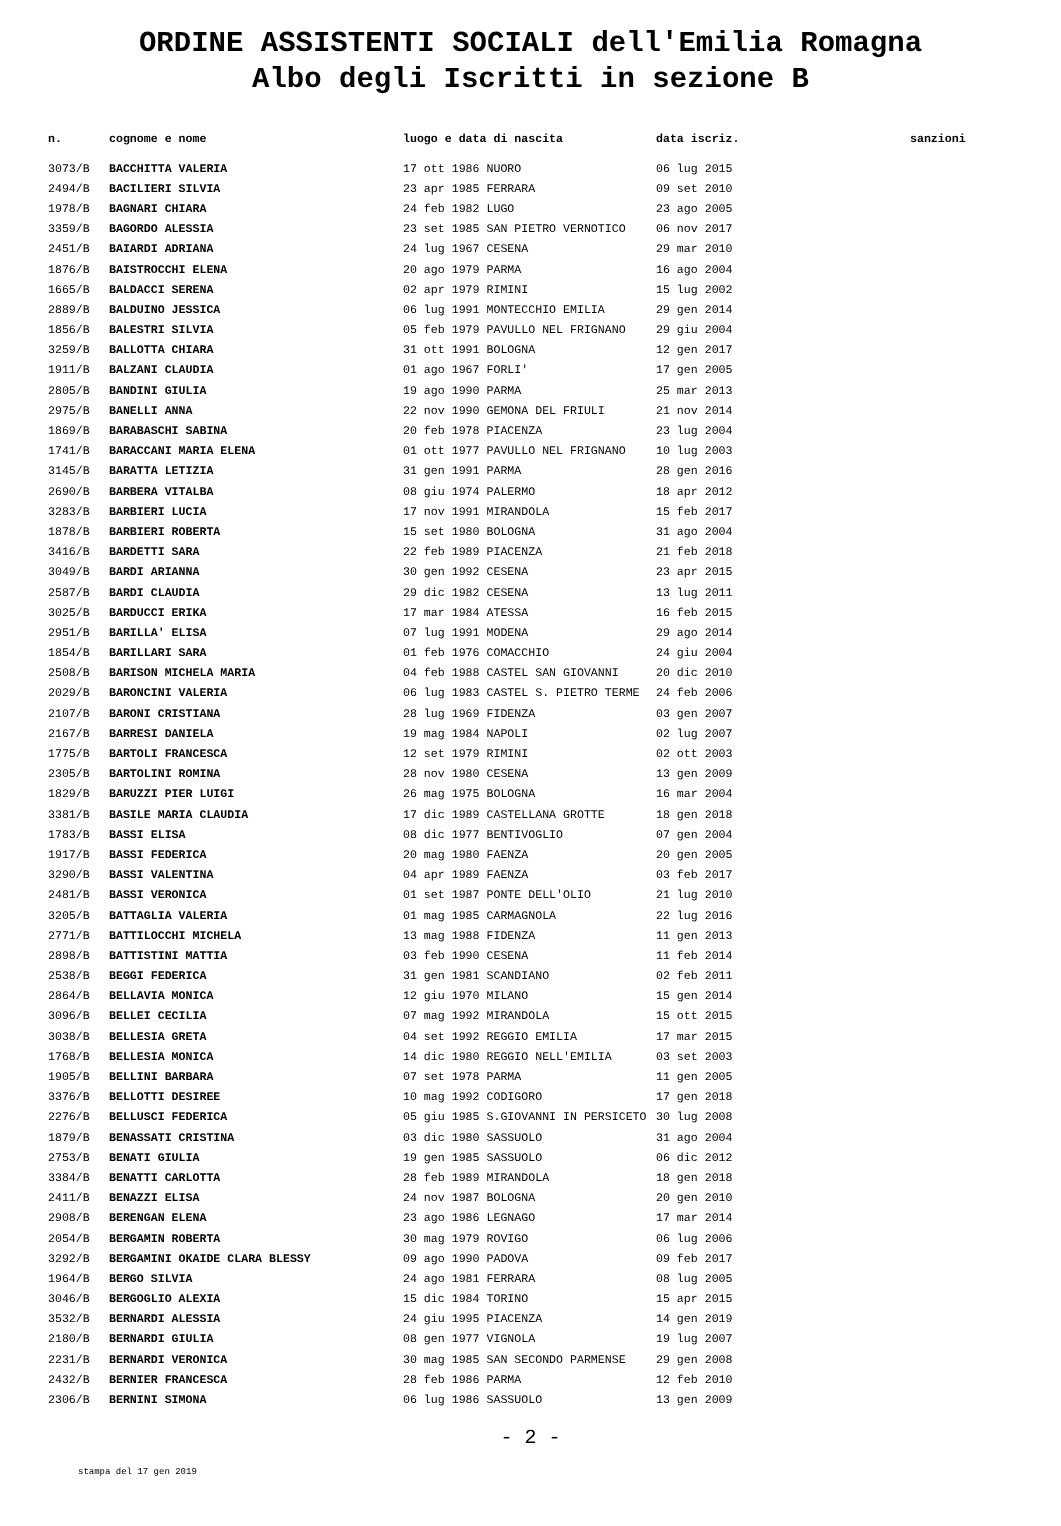ORDINE ASSISTENTI SOCIALI dell'Emilia Romagna
Albo degli Iscritti in sezione B
| n. | cognome e nome | luogo e data di nascita | data iscriz. | sanzioni |
| --- | --- | --- | --- | --- |
| 3073/B | BACCHITTA VALERIA | 17 ott 1986 NUORO | 06 lug 2015 | |
| 2494/B | BACILIERI SILVIA | 23 apr 1985 FERRARA | 09 set 2010 | |
| 1978/B | BAGNARI CHIARA | 24 feb 1982 LUGO | 23 ago 2005 | |
| 3359/B | BAGORDO ALESSIA | 23 set 1985 SAN PIETRO VERNOTICO | 06 nov 2017 | |
| 2451/B | BAIARDI ADRIANA | 24 lug 1967 CESENA | 29 mar 2010 | |
| 1876/B | BAISTROCCHI ELENA | 20 ago 1979 PARMA | 16 ago 2004 | |
| 1665/B | BALDACCI SERENA | 02 apr 1979 RIMINI | 15 lug 2002 | |
| 2889/B | BALDUINO JESSICA | 06 lug 1991 MONTECCHIO EMILIA | 29 gen 2014 | |
| 1856/B | BALESTRI SILVIA | 05 feb 1979 PAVULLO NEL FRIGNANO | 29 giu 2004 | |
| 3259/B | BALLOTTA CHIARA | 31 ott 1991 BOLOGNA | 12 gen 2017 | |
| 1911/B | BALZANI CLAUDIA | 01 ago 1967 FORLI' | 17 gen 2005 | |
| 2805/B | BANDINI GIULIA | 19 ago 1990 PARMA | 25 mar 2013 | |
| 2975/B | BANELLI ANNA | 22 nov 1990 GEMONA DEL FRIULI | 21 nov 2014 | |
| 1869/B | BARABASCHI SABINA | 20 feb 1978 PIACENZA | 23 lug 2004 | |
| 1741/B | BARACCANI MARIA ELENA | 01 ott 1977 PAVULLO NEL FRIGNANO | 10 lug 2003 | |
| 3145/B | BARATTA LETIZIA | 31 gen 1991 PARMA | 28 gen 2016 | |
| 2690/B | BARBERA VITALBA | 08 giu 1974 PALERMO | 18 apr 2012 | |
| 3283/B | BARBIERI LUCIA | 17 nov 1991 MIRANDOLA | 15 feb 2017 | |
| 1878/B | BARBIERI ROBERTA | 15 set 1980 BOLOGNA | 31 ago 2004 | |
| 3416/B | BARDETTI SARA | 22 feb 1989 PIACENZA | 21 feb 2018 | |
| 3049/B | BARDI ARIANNA | 30 gen 1992 CESENA | 23 apr 2015 | |
| 2587/B | BARDI CLAUDIA | 29 dic 1982 CESENA | 13 lug 2011 | |
| 3025/B | BARDUCCI ERIKA | 17 mar 1984 ATESSA | 16 feb 2015 | |
| 2951/B | BARILLA' ELISA | 07 lug 1991 MODENA | 29 ago 2014 | |
| 1854/B | BARILLARI SARA | 01 feb 1976 COMACCHIO | 24 giu 2004 | |
| 2508/B | BARISON MICHELA MARIA | 04 feb 1988 CASTEL SAN GIOVANNI | 20 dic 2010 | |
| 2029/B | BARONCINI VALERIA | 06 lug 1983 CASTEL S. PIETRO TERME | 24 feb 2006 | |
| 2107/B | BARONI CRISTIANA | 28 lug 1969 FIDENZA | 03 gen 2007 | |
| 2167/B | BARRESI DANIELA | 19 mag 1984 NAPOLI | 02 lug 2007 | |
| 1775/B | BARTOLI FRANCESCA | 12 set 1979 RIMINI | 02 ott 2003 | |
| 2305/B | BARTOLINI ROMINA | 28 nov 1980 CESENA | 13 gen 2009 | |
| 1829/B | BARUZZI PIER LUIGI | 26 mag 1975 BOLOGNA | 16 mar 2004 | |
| 3381/B | BASILE MARIA CLAUDIA | 17 dic 1989 CASTELLANA GROTTE | 18 gen 2018 | |
| 1783/B | BASSI ELISA | 08 dic 1977 BENTIVOGLIO | 07 gen 2004 | |
| 1917/B | BASSI FEDERICA | 20 mag 1980 FAENZA | 20 gen 2005 | |
| 3290/B | BASSI VALENTINA | 04 apr 1989 FAENZA | 03 feb 2017 | |
| 2481/B | BASSI VERONICA | 01 set 1987 PONTE DELL'OLIO | 21 lug 2010 | |
| 3205/B | BATTAGLIA VALERIA | 01 mag 1985 CARMAGNOLA | 22 lug 2016 | |
| 2771/B | BATTILOCCHI MICHELA | 13 mag 1988 FIDENZA | 11 gen 2013 | |
| 2898/B | BATTISTINI MATTIA | 03 feb 1990 CESENA | 11 feb 2014 | |
| 2538/B | BEGGI FEDERICA | 31 gen 1981 SCANDIANO | 02 feb 2011 | |
| 2864/B | BELLAVIA MONICA | 12 giu 1970 MILANO | 15 gen 2014 | |
| 3096/B | BELLEI CECILIA | 07 mag 1992 MIRANDOLA | 15 ott 2015 | |
| 3038/B | BELLESIA GRETA | 04 set 1992 REGGIO EMILIA | 17 mar 2015 | |
| 1768/B | BELLESIA MONICA | 14 dic 1980 REGGIO NELL'EMILIA | 03 set 2003 | |
| 1905/B | BELLINI BARBARA | 07 set 1978 PARMA | 11 gen 2005 | |
| 3376/B | BELLOTTI DESIREE | 10 mag 1992 CODIGORO | 17 gen 2018 | |
| 2276/B | BELLUSCI FEDERICA | 05 giu 1985 S.GIOVANNI IN PERSICETO | 30 lug 2008 | |
| 1879/B | BENASSATI CRISTINA | 03 dic 1980 SASSUOLO | 31 ago 2004 | |
| 2753/B | BENATI GIULIA | 19 gen 1985 SASSUOLO | 06 dic 2012 | |
| 3384/B | BENATTI CARLOTTA | 28 feb 1989 MIRANDOLA | 18 gen 2018 | |
| 2411/B | BENAZZI ELISA | 24 nov 1987 BOLOGNA | 20 gen 2010 | |
| 2908/B | BERENGAN ELENA | 23 ago 1986 LEGNAGO | 17 mar 2014 | |
| 2054/B | BERGAMIN ROBERTA | 30 mag 1979 ROVIGO | 06 lug 2006 | |
| 3292/B | BERGAMINI OKAIDE CLARA BLESSY | 09 ago 1990 PADOVA | 09 feb 2017 | |
| 1964/B | BERGO SILVIA | 24 ago 1981 FERRARA | 08 lug 2005 | |
| 3046/B | BERGOGLIO ALEXIA | 15 dic 1984 TORINO | 15 apr 2015 | |
| 3532/B | BERNARDI ALESSIA | 24 giu 1995 PIACENZA | 14 gen 2019 | |
| 2180/B | BERNARDI GIULIA | 08 gen 1977 VIGNOLA | 19 lug 2007 | |
| 2231/B | BERNARDI VERONICA | 30 mag 1985 SAN SECONDO PARMENSE | 29 gen 2008 | |
| 2432/B | BERNIER FRANCESCA | 28 feb 1986 PARMA | 12 feb 2010 | |
| 2306/B | BERNINI SIMONA | 06 lug 1986 SASSUOLO | 13 gen 2009 | |
- 2 -
stampa del 17 gen 2019